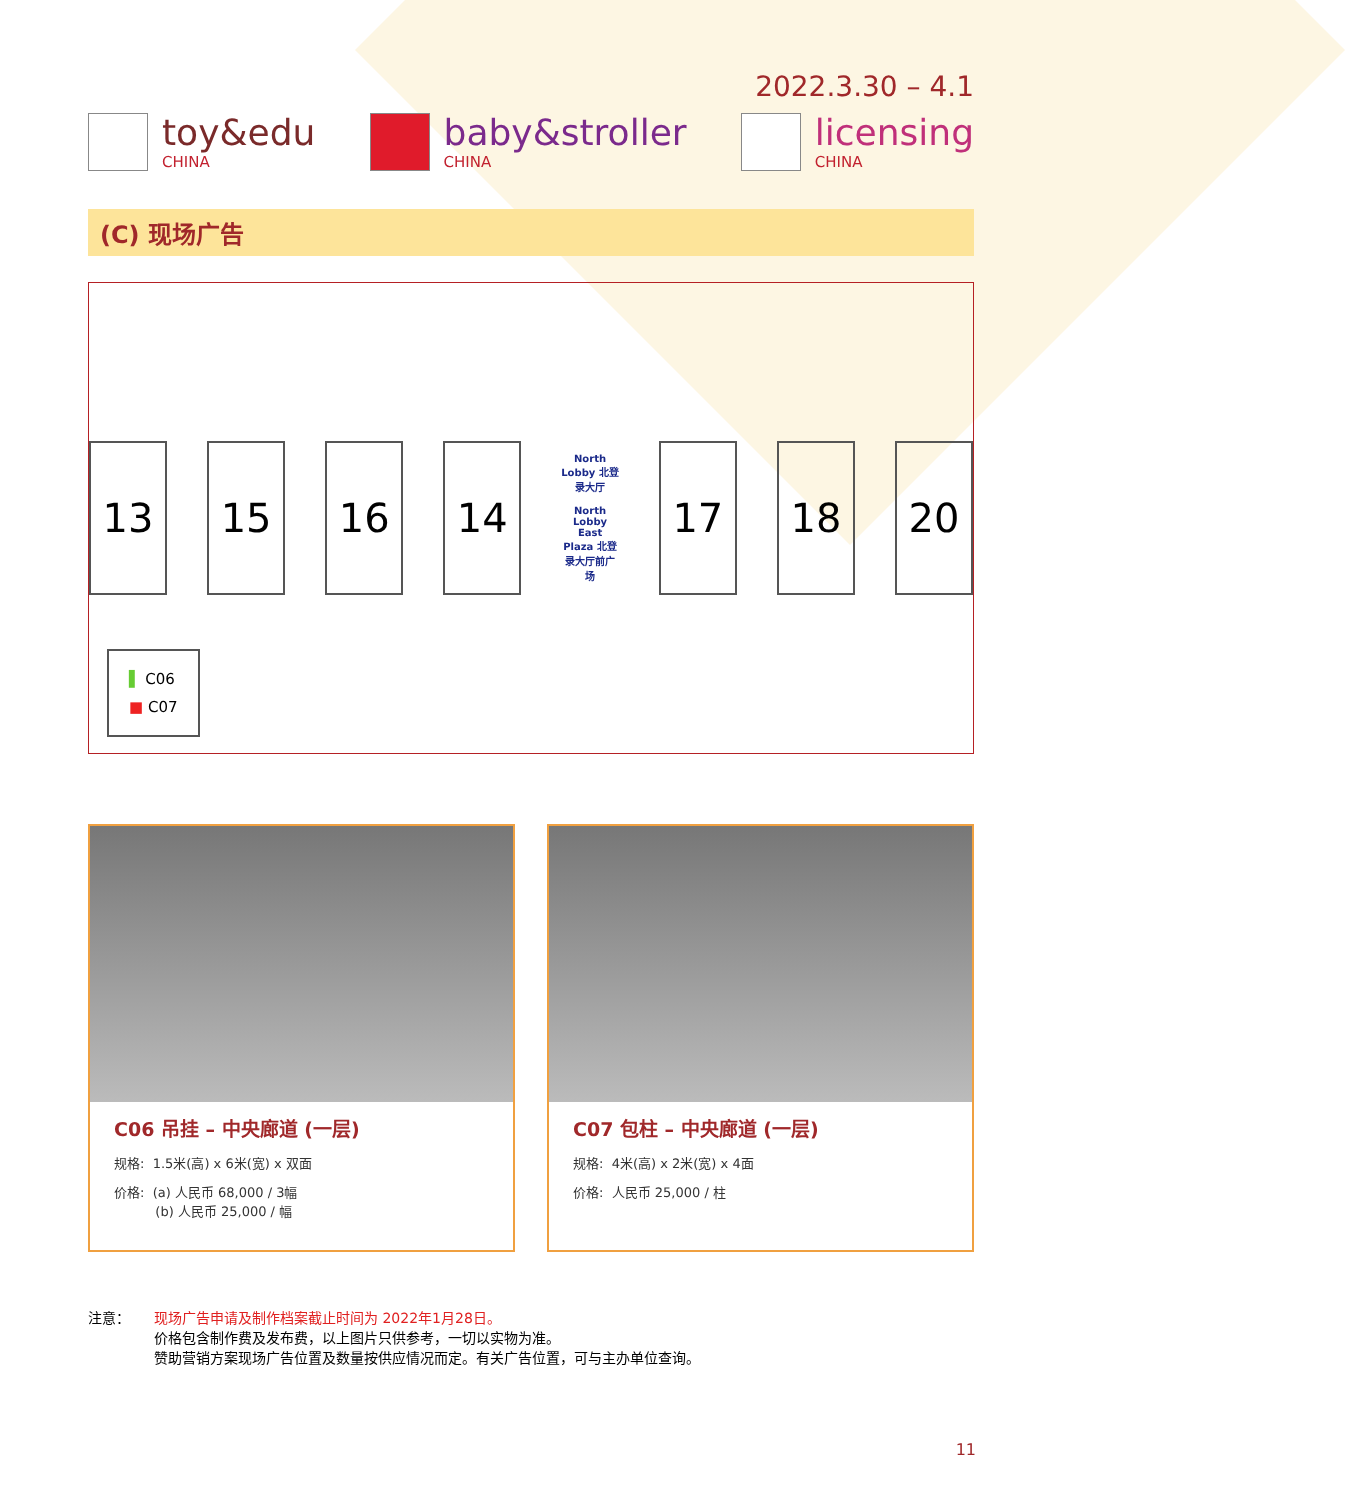2022.3.30 – 4.1
toy&edu
CHINA
baby&stroller
CHINA
licensing
CHINA
(C) 现场广告
13 15 16 14 North Lobby 北登录大厅
North Lobby East Plaza 北登录大厅前广场 17 18 20
▌ C06
■ C07
C06 吊挂 – 中央廊道 (一层)
规格: 1.5米(高) x 6米(宽) x 双面
价格: (a) 人民币 68,000 / 3幅
(b) 人民币 25,000 / 幅
C07 包柱 – 中央廊道 (一层)
规格: 4米(高) x 2米(宽) x 4面
价格: 人民币 25,000 / 柱
注意： 现场广告申请及制作档案截止时间为 2022年1月28日。
价格包含制作费及发布费，以上图片只供参考，一切以实物为准。
赞助营销方案现场广告位置及数量按供应情况而定。有关广告位置，可与主办单位查询。
11